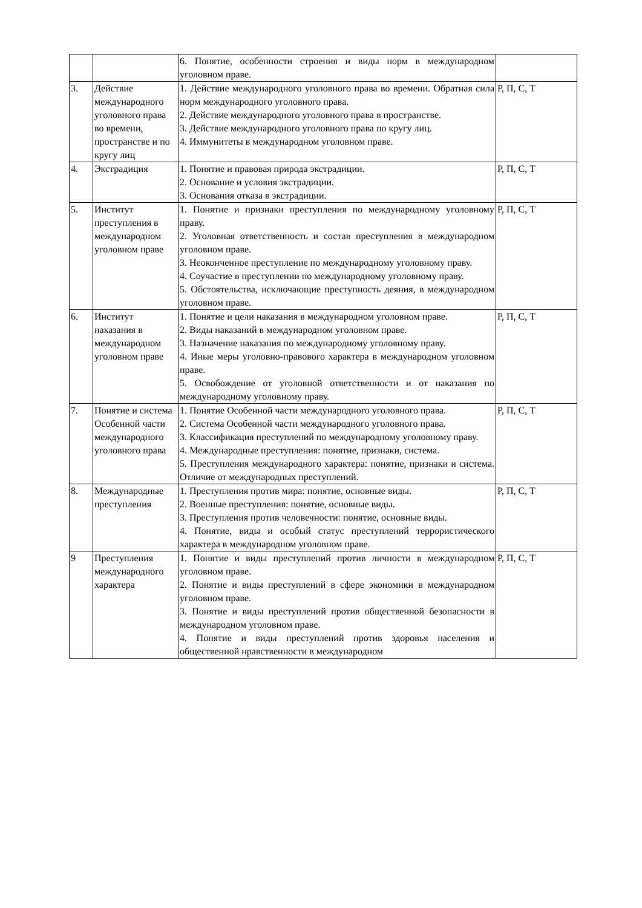| | | 6. Понятие, особенности строения и виды норм в международном уголовном праве. | |
| 3. | Действие международного уголовного права во времени, пространстве и по кругу лиц | 1. Действие международного уголовного права во времени. Обратная сила норм международного уголовного права. 2. Действие международного уголовного права в пространстве. 3. Действие международного уголовного права по кругу лиц. 4. Иммунитеты в международном уголовном праве. | Р, П, С, Т |
| 4. | Экстрадиция | 1. Понятие и правовая природа экстрадиции. 2. Основание и условия экстрадиции. 3. Основания отказа в экстрадиции. | Р, П, С, Т |
| 5. | Институт преступления в международном уголовном праве | 1. Понятие и признаки преступления по международному уголовному праву. 2. Уголовная ответственность и состав преступления в международном уголовном праве. 3. Неоконченное преступление по международному уголовному праву. 4. Соучастие в преступлении по международному уголовному праву. 5. Обстоятельства, исключающие преступность деяния, в международном уголовном праве. | Р, П, С, Т |
| 6. | Институт наказания в международном уголовном праве | 1. Понятие и цели наказания в международном уголовном праве. 2. Виды наказаний в международном уголовном праве. 3. Назначение наказания по международному уголовному праву. 4. Иные меры уголовно-правового характера в международном уголовном праве. 5. Освобождение от уголовной ответственности и от наказания по международному уголовному праву. | Р, П, С, Т |
| 7. | Понятие и система Особенной части международного уголовного права | 1. Понятие Особенной части международного уголовного права. 2. Система Особенной части международного уголовного права. 3. Классификация преступлений по международному уголовному праву. 4. Международные преступления: понятие, признаки, система. 5. Преступления международного характера: понятие, признаки и система. Отличие от международных преступлений. | Р, П, С, Т |
| 8. | Международные преступления | 1. Преступления против мира: понятие, основные виды. 2. Военные преступления: понятие, основные виды. 3. Преступления против человечности: понятие, основные виды. 4. Понятие, виды и особый статус преступлений террористического характера в международном уголовном праве. | Р, П, С, Т |
| 9 | Преступления международного характера | 1. Понятие и виды преступлений против личности в международном уголовном праве. 2. Понятие и виды преступлений в сфере экономики в международном уголовном праве. 3. Понятие и виды преступлений против общественной безопасности в международном уголовном праве. 4. Понятие и виды преступлений против здоровья населения и общественной нравственности в международном | Р, П, С, Т |